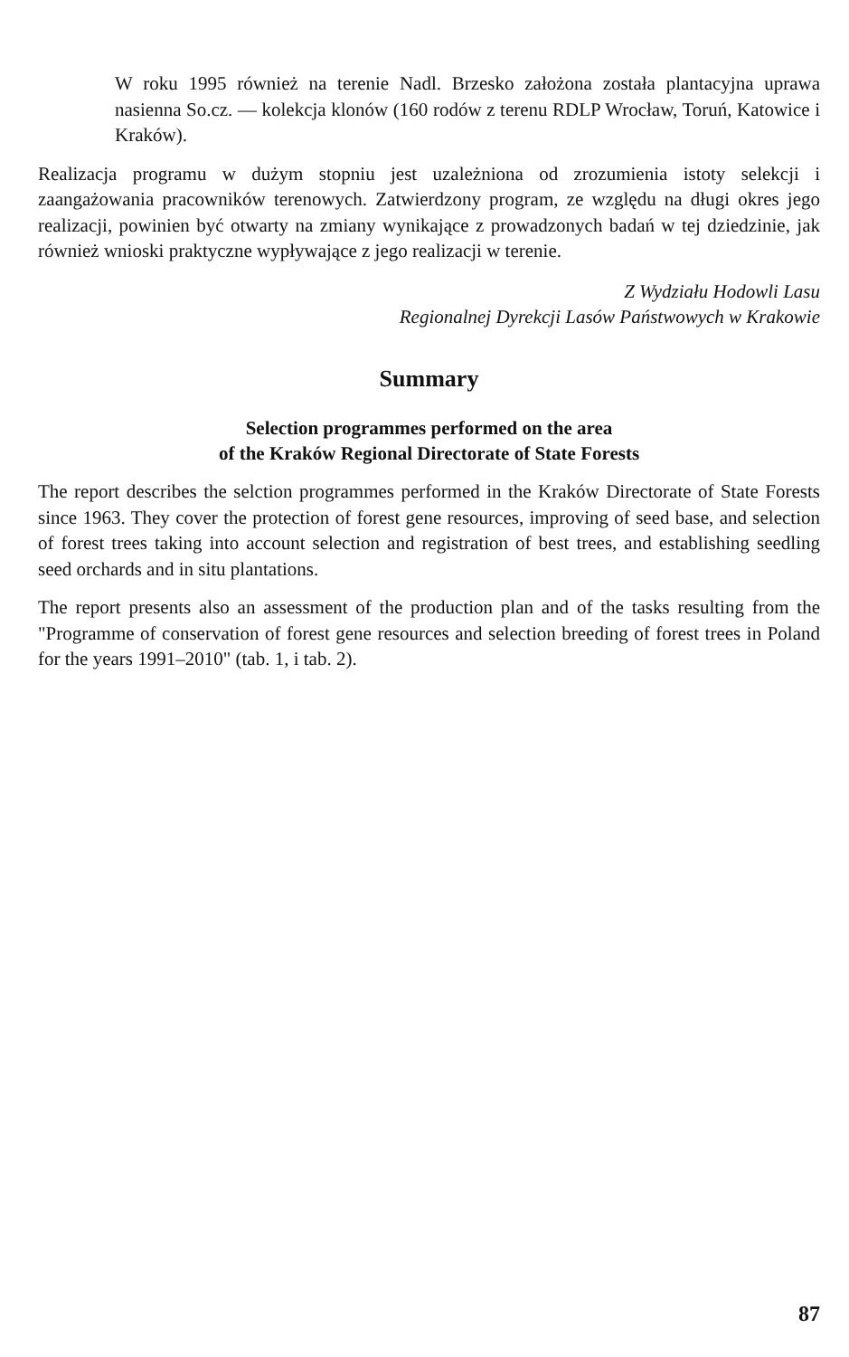W roku 1995 również na terenie Nadl. Brzesko założona została plantacyjna uprawa nasienna So.cz. — kolekcja klonów (160 rodów z terenu RDLP Wrocław, Toruń, Katowice i Kraków).
Realizacja programu w dużym stopniu jest uzależniona od zrozumienia istoty selekcji i zaangażowania pracowników terenowych. Zatwierdzony program, ze względu na długi okres jego realizacji, powinien być otwarty na zmiany wynikające z prowadzonych badań w tej dziedzinie, jak również wnioski praktyczne wypływające z jego realizacji w terenie.
Z Wydziału Hodowli Lasu
Regionalnej Dyrekcji Lasów Państwowych w Krakowie
Summary
Selection programmes performed on the area
of the Kraków Regional Directorate of State Forests
The report describes the selction programmes performed in the Kraków Directorate of State Forests since 1963. They cover the protection of forest gene resources, improving of seed base, and selection of forest trees taking into account selection and registration of best trees, and establishing seedling seed orchards and in situ plantations.
The report presents also an assessment of the production plan and of the tasks resulting from the "Programme of conservation of forest gene resources and selection breeding of forest trees in Poland for the years 1991–2010" (tab. 1, i tab. 2).
87